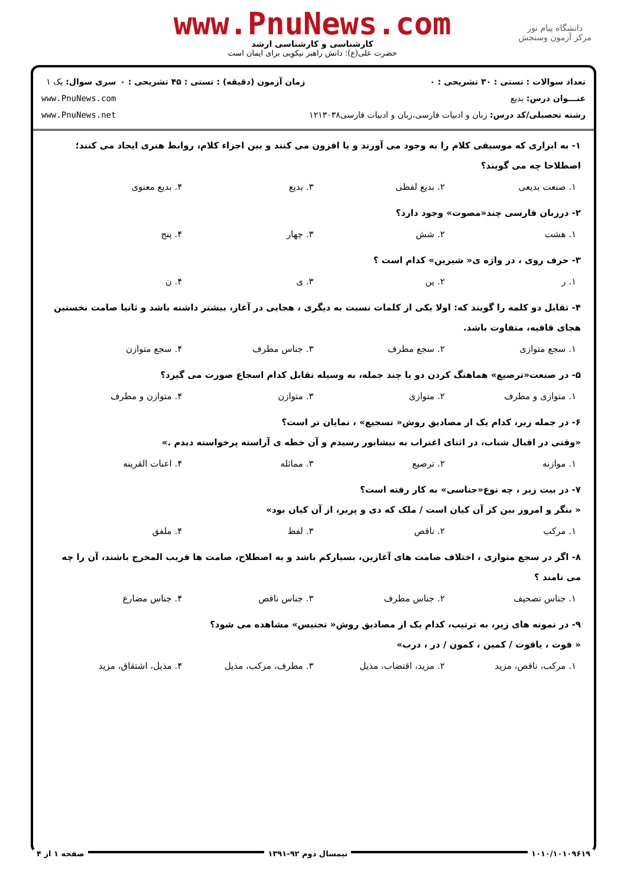دانشگاه پیام نور
مرکز آزمون وسنجش
www.PnuNews.com
کارشناسی و کارشناسی ارشد
حضرت علی(ع): دانش راهبر نیکویی برای ایمان است
تعداد سوالات : تستی : ۳۰ تشریحی : ۰
عنـــوان درس: بدیع
رشته تحصیلی/کد درس: زبان و ادبیات فارسی،زبان و ادبیات فارسی۱۲۱۳۰۳۸
زمان آزمون (دقیقه) : تستی : ۴۵ تشریحی : ۰
سری سوال: یک ۱
www.PnuNews.com
www.PnuNews.net
۱- به ابزاری که موسیقی کلام را به وجود می آورند و یا افزون می کنند و بین اجزاء کلام، روابط هنری ایجاد می کنند؛ اصطلاحا چه می گویند؟
۱. صنعت بدیعی ۲. بدیع لفظی ۳. بدیع ۴. بدیع معنوی
۲- درزبان فارسی چند«مصوت» وجود دارد؟
۱. هشت ۲. شش ۳. چهار ۴. پنج
۳- حرف روی ، در واژه ی« شیرین» کدام است ؟
۱. ر ۲. ین ۳. ی ۴. ن
۴- تقابل دو کلمه را گویند که: اولا یکی از کلمات نسبت به دیگری ، هجایی در آغاز، بیشتر داشته باشد و ثانیا صامت نخستین هجای قافیه، متفاوت باشد.
۱. سجع متوازی ۲. سجع مطرف ۳. جناس مطرف ۴. سجع متوازن
۵- در صنعت«ترصیع» هماهنگ کردن دو یا چند جمله، به وسیله تقابل کدام اسجاع صورت می گیرد؟
۱. متوازی و مطرف ۲. متوازی ۳. متوازن ۴. متوازن و مطرف
۶- در جمله زیر، کدام یک از مصادیق روش« تسجیع» ، نمایان تر است؟
«وقتی در اقبال شباب، در اثنای اغتراب به نیشابور رسیدم و آن خطه ی آراسته پرخواسته دیدم .»
۱. موازنه ۲. ترصیع ۳. مماثله ۴. اعنات القرینه
۷- در بیت زیر ، چه نوع«جناسی» به کار رفته است؟
« بنگر و امروز بین کز آن کیان است / ملک که دی و پریر، از آن کیان بود»
۱. مرکب ۲. ناقص ۳. لفظ ۴. ملفق
۸- اگر در سجع متوازی ، اختلاف صامت های آغازین، بسیارکم باشد و به اصطلاح، صامت ها قریب المخرج باشند، آن را چه می نامند ؟
۱. جناس تصحیف ۲. جناس مطرف ۳. جناس ناقص ۴. جناس مضارع
۹- در نمونه های زیر، به ترتیب، کدام یک از مصادیق روش« تجنیس» مشاهده می شود؟
« قوت ، یاقوت / کمین ، کمون / در ، درب»
۱. مرکب، ناقص، مزید ۲. مزید، اقتضاب، مذیل ۳. مطرف، مرکب، مذیل ۴. مذیل، اشتقاق، مزید
۱۰۱۰/۱۰۱۰۹۶۱۹ نیمسال دوم ۹۲-۱۳۹۱ صفحه ۱ از ۴